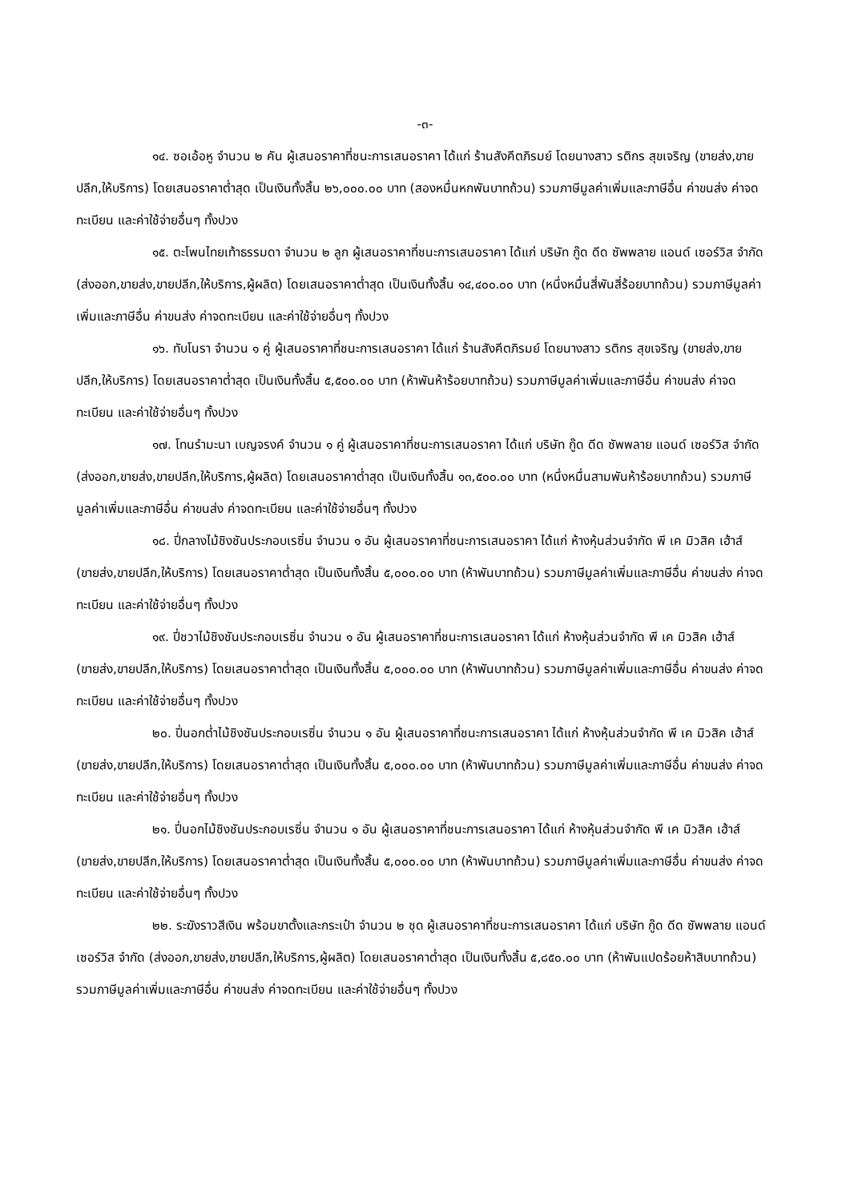-๓-
๑๔. ซอเอ้อหู จำนวน ๒ คัน ผู้เสนอราคาที่ชนะการเสนอราคา ได้แก่ ร้านสังคีตภิรมย์ โดยนางสาว รติกร สุขเจริญ (ขายส่ง,ขายปลีก,ให้บริการ) โดยเสนอราคาต่ำสุด เป็นเงินทั้งสิ้น ๒๖,๐๐๐.๐๐ บาท (สองหมื่นหกพันบาทถ้วน) รวมภาษีมูลค่าเพิ่มและภาษีอื่น ค่าขนส่ง ค่าจดทะเบียน และค่าใช้จ่ายอื่นๆ ทั้งปวง
๑๕. ตะโพนไทยเท้าธรรมดา จำนวน ๒ ลูก ผู้เสนอราคาที่ชนะการเสนอราคา ได้แก่ บริษัท กู๊ด ดีด ซัพพลาย แอนด์ เซอร์วิส จำกัด (ส่งออก,ขายส่ง,ขายปลีก,ให้บริการ,ผู้ผลิต) โดยเสนอราคาต่ำสุด เป็นเงินทั้งสิ้น ๑๔,๔๐๐.๐๐ บาท (หนึ่งหมื่นสี่พันสี่ร้อยบาทถ้วน) รวมภาษีมูลค่าเพิ่มและภาษีอื่น ค่าขนส่ง ค่าจดทะเบียน และค่าใช้จ่ายอื่นๆ ทั้งปวง
๑๖. ทับโนรา จำนวน ๑ คู่ ผู้เสนอราคาที่ชนะการเสนอราคา ได้แก่ ร้านสังคีตภิรมย์ โดยนางสาว รติกร สุขเจริญ (ขายส่ง,ขายปลีก,ให้บริการ) โดยเสนอราคาต่ำสุด เป็นเงินทั้งสิ้น ๕,๕๐๐.๐๐ บาท (ห้าพันห้าร้อยบาทถ้วน) รวมภาษีมูลค่าเพิ่มและภาษีอื่น ค่าขนส่ง ค่าจดทะเบียน และค่าใช้จ่ายอื่นๆ ทั้งปวง
๑๗. โทนรำมะนา เบญจรงค์ จำนวน ๑ คู่ ผู้เสนอราคาที่ชนะการเสนอราคา ได้แก่ บริษัท กู๊ด ดีด ซัพพลาย แอนด์ เซอร์วิส จำกัด (ส่งออก,ขายส่ง,ขายปลีก,ให้บริการ,ผู้ผลิต) โดยเสนอราคาต่ำสุด เป็นเงินทั้งสิ้น ๑๓,๕๐๐.๐๐ บาท (หนึ่งหมื่นสามพันห้าร้อยบาทถ้วน) รวมภาษีมูลค่าเพิ่มและภาษีอื่น ค่าขนส่ง ค่าจดทะเบียน และค่าใช้จ่ายอื่นๆ ทั้งปวง
๑๘. ปี่กลางไม้ชิงชันประกอบเรซิ่น จำนวน ๑ อัน ผู้เสนอราคาที่ชนะการเสนอราคา ได้แก่ ห้างหุ้นส่วนจำกัด พี เค มิวสิค เฮ้าส์ (ขายส่ง,ขายปลีก,ให้บริการ) โดยเสนอราคาต่ำสุด เป็นเงินทั้งสิ้น ๕,๐๐๐.๐๐ บาท (ห้าพันบาทถ้วน) รวมภาษีมูลค่าเพิ่มและภาษีอื่น ค่าขนส่ง ค่าจดทะเบียน และค่าใช้จ่ายอื่นๆ ทั้งปวง
๑๙. ปี่ชวาไม้ชิงชันประกอบเรซิ่น จำนวน ๑ อัน ผู้เสนอราคาที่ชนะการเสนอราคา ได้แก่ ห้างหุ้นส่วนจำกัด พี เค มิวสิค เฮ้าส์ (ขายส่ง,ขายปลีก,ให้บริการ) โดยเสนอราคาต่ำสุด เป็นเงินทั้งสิ้น ๕,๐๐๐.๐๐ บาท (ห้าพันบาทถ้วน) รวมภาษีมูลค่าเพิ่มและภาษีอื่น ค่าขนส่ง ค่าจดทะเบียน และค่าใช้จ่ายอื่นๆ ทั้งปวง
๒๐. ปี่นอกต่ำไม้ชิงชันประกอบเรซิ่น จำนวน ๑ อัน ผู้เสนอราคาที่ชนะการเสนอราคา ได้แก่ ห้างหุ้นส่วนจำกัด พี เค มิวสิค เฮ้าส์ (ขายส่ง,ขายปลีก,ให้บริการ) โดยเสนอราคาต่ำสุด เป็นเงินทั้งสิ้น ๕,๐๐๐.๐๐ บาท (ห้าพันบาทถ้วน) รวมภาษีมูลค่าเพิ่มและภาษีอื่น ค่าขนส่ง ค่าจดทะเบียน และค่าใช้จ่ายอื่นๆ ทั้งปวง
๒๑. ปี่นอกไม้ชิงชันประกอบเรซิ่น จำนวน ๑ อัน ผู้เสนอราคาที่ชนะการเสนอราคา ได้แก่ ห้างหุ้นส่วนจำกัด พี เค มิวสิค เฮ้าส์ (ขายส่ง,ขายปลีก,ให้บริการ) โดยเสนอราคาต่ำสุด เป็นเงินทั้งสิ้น ๕,๐๐๐.๐๐ บาท (ห้าพันบาทถ้วน) รวมภาษีมูลค่าเพิ่มและภาษีอื่น ค่าขนส่ง ค่าจดทะเบียน และค่าใช้จ่ายอื่นๆ ทั้งปวง
๒๒. ระฆังราวสีเงิน พร้อมขาตั้งและกระเป๋า จำนวน ๒ ชุด ผู้เสนอราคาที่ชนะการเสนอราคา ได้แก่ บริษัท กู๊ด ดีด ซัพพลาย แอนด์ เซอร์วิส จำกัด (ส่งออก,ขายส่ง,ขายปลีก,ให้บริการ,ผู้ผลิต) โดยเสนอราคาต่ำสุด เป็นเงินทั้งสิ้น ๕,๘๕๐.๐๐ บาท (ห้าพันแปดร้อยห้าสิบบาทถ้วน) รวมภาษีมูลค่าเพิ่มและภาษีอื่น ค่าขนส่ง ค่าจดทะเบียน และค่าใช้จ่ายอื่นๆ ทั้งปวง